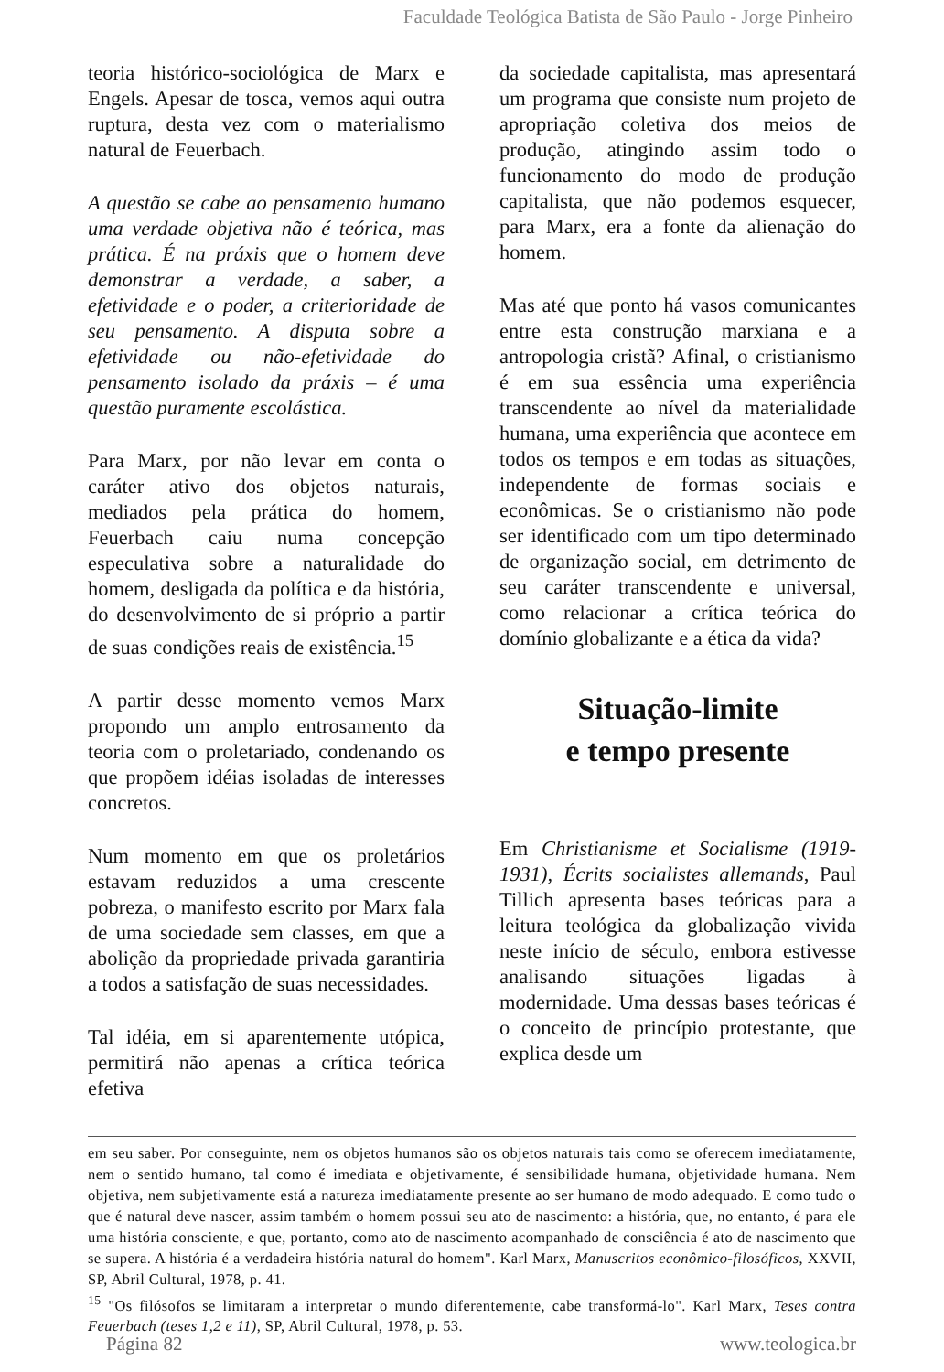Faculdade Teológica Batista de São Paulo - Jorge Pinheiro
teoria histórico-sociológica de Marx e Engels. Apesar de tosca, vemos aqui outra ruptura, desta vez com o materialismo natural de Feuerbach.
A questão se cabe ao pensamento humano uma verdade objetiva não é teórica, mas prática. É na práxis que o homem deve demonstrar a verdade, a saber, a efetividade e o poder, a criterioridade de seu pensamento. A disputa sobre a efetividade ou não-efetividade do pensamento isolado da práxis – é uma questão puramente escolástica.
Para Marx, por não levar em conta o caráter ativo dos objetos naturais, mediados pela prática do homem, Feuerbach caiu numa concepção especulativa sobre a naturalidade do homem, desligada da política e da história, do desenvolvimento de si próprio a partir de suas condições reais de existência.<sup>15</sup>
A partir desse momento vemos Marx propondo um amplo entrosamento da teoria com o proletariado, condenando os que propõem idéias isoladas de interesses concretos.
Num momento em que os proletários estavam reduzidos a uma crescente pobreza, o manifesto escrito por Marx fala de uma sociedade sem classes, em que a abolição da propriedade privada garantiria a todos a satisfação de suas necessidades.
Tal idéia, em si aparentemente utópica, permitirá não apenas a crítica teórica efetiva
da sociedade capitalista, mas apresentará um programa que consiste num projeto de apropriação coletiva dos meios de produção, atingindo assim todo o funcionamento do modo de produção capitalista, que não podemos esquecer, para Marx, era a fonte da alienação do homem.
Mas até que ponto há vasos comunicantes entre esta construção marxiana e a antropologia cristã? Afinal, o cristianismo é em sua essência uma experiência transcendente ao nível da materialidade humana, uma experiência que acontece em todos os tempos e em todas as situações, independente de formas sociais e econômicas. Se o cristianismo não pode ser identificado com um tipo determinado de organização social, em detrimento de seu caráter transcendente e universal, como relacionar a crítica teórica do domínio globalizante e a ética da vida?
Situação-limite
e tempo presente
Em Christianisme et Socialisme (1919-1931), Écrits socialistes allemands, Paul Tillich apresenta bases teóricas para a leitura teológica da globalização vivida neste início de século, embora estivesse analisando situações ligadas à modernidade. Uma dessas bases teóricas é o conceito de princípio protestante, que explica desde um
em seu saber. Por conseguinte, nem os objetos humanos são os objetos naturais tais como se oferecem imediatamente, nem o sentido humano, tal como é imediata e objetivamente, é sensibilidade humana, objetividade humana. Nem objetiva, nem subjetivamente está a natureza imediatamente presente ao ser humano de modo adequado. E como tudo o que é natural deve nascer, assim também o homem possui seu ato de nascimento: a história, que, no entanto, é para ele uma história consciente, e que, portanto, como ato de nascimento acompanhado de consciência é ato de nascimento que se supera. A história é a verdadeira história natural do homem". Karl Marx, Manuscritos econômico-filosóficos, XXVII, SP, Abril Cultural, 1978, p. 41.
<sup>15</sup> "Os filósofos se limitaram a interpretar o mundo diferentemente, cabe transformá-lo". Karl Marx, Teses contra Feuerbach (teses 1,2 e 11), SP, Abril Cultural, 1978, p. 53.
Página 82 www.teologica.br